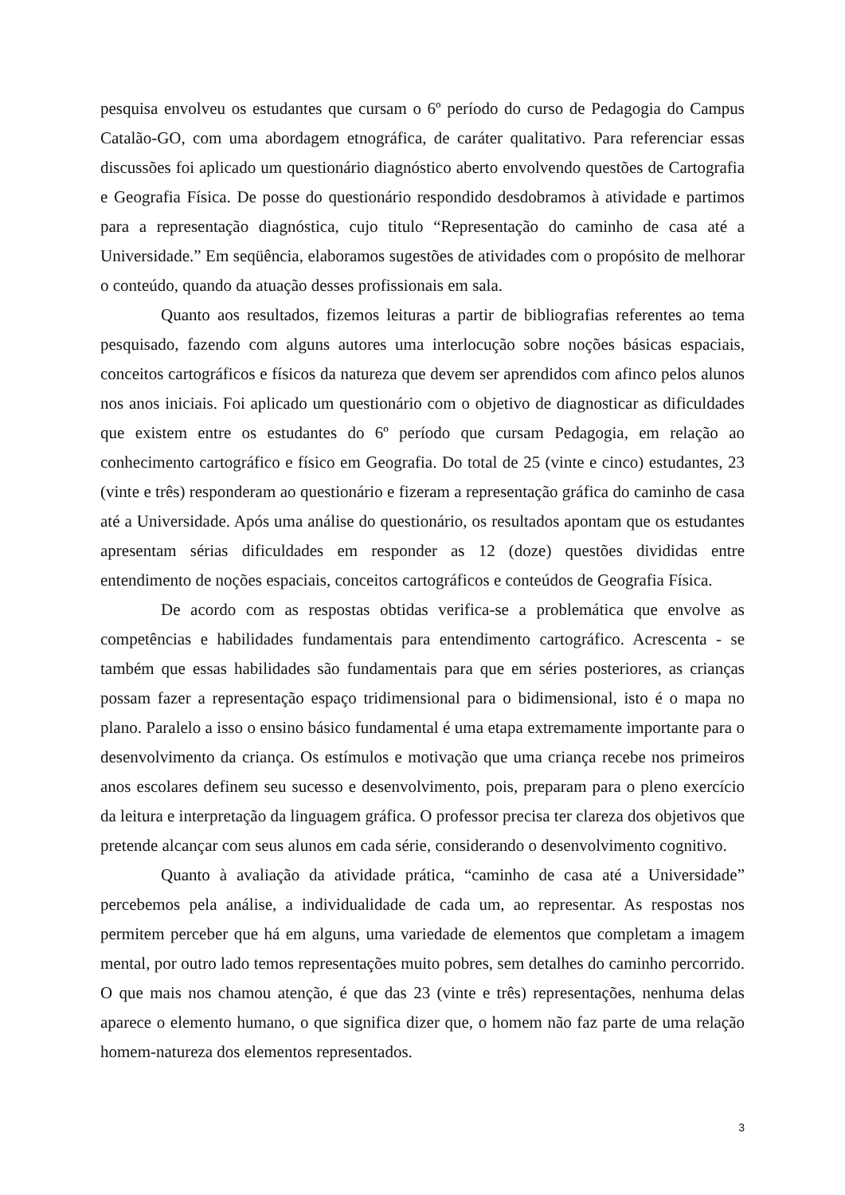pesquisa envolveu os estudantes que cursam o 6º período do curso de Pedagogia do Campus Catalão-GO, com uma abordagem etnográfica, de caráter qualitativo. Para referenciar essas discussões foi aplicado um questionário diagnóstico aberto envolvendo questões de Cartografia e Geografia Física. De posse do questionário respondido desdobramos à atividade e partimos para a representação diagnóstica, cujo titulo “Representação do caminho de casa até a Universidade.” Em seqüência, elaboramos sugestões de atividades com o propósito de melhorar o conteúdo, quando da atuação desses profissionais em sala.
Quanto aos resultados, fizemos leituras a partir de bibliografias referentes ao tema pesquisado, fazendo com alguns autores uma interlocução sobre noções básicas espaciais, conceitos cartográficos e físicos da natureza que devem ser aprendidos com afinco pelos alunos nos anos iniciais. Foi aplicado um questionário com o objetivo de diagnosticar as dificuldades que existem entre os estudantes do 6º período que cursam Pedagogia, em relação ao conhecimento cartográfico e físico em Geografia. Do total de 25 (vinte e cinco) estudantes, 23 (vinte e três) responderam ao questionário e fizeram a representação gráfica do caminho de casa até a Universidade. Após uma análise do questionário, os resultados apontam que os estudantes apresentam sérias dificuldades em responder as 12 (doze) questões divididas entre entendimento de noções espaciais, conceitos cartográficos e conteúdos de Geografia Física.
De acordo com as respostas obtidas verifica-se a problemática que envolve as competências e habilidades fundamentais para entendimento cartográfico. Acrescenta - se também que essas habilidades são fundamentais para que em séries posteriores, as crianças possam fazer a representação espaço tridimensional para o bidimensional, isto é o mapa no plano. Paralelo a isso o ensino básico fundamental é uma etapa extremamente importante para o desenvolvimento da criança. Os estímulos e motivação que uma criança recebe nos primeiros anos escolares definem seu sucesso e desenvolvimento, pois, preparam para o pleno exercício da leitura e interpretação da linguagem gráfica. O professor precisa ter clareza dos objetivos que pretende alcançar com seus alunos em cada série, considerando o desenvolvimento cognitivo.
Quanto à avaliação da atividade prática, “caminho de casa até a Universidade” percebemos pela análise, a individualidade de cada um, ao representar. As respostas nos permitem perceber que há em alguns, uma variedade de elementos que completam a imagem mental, por outro lado temos representações muito pobres, sem detalhes do caminho percorrido. O que mais nos chamou atenção, é que das 23 (vinte e três) representações, nenhuma delas aparece o elemento humano, o que significa dizer que, o homem não faz parte de uma relação homem-natureza dos elementos representados.
3